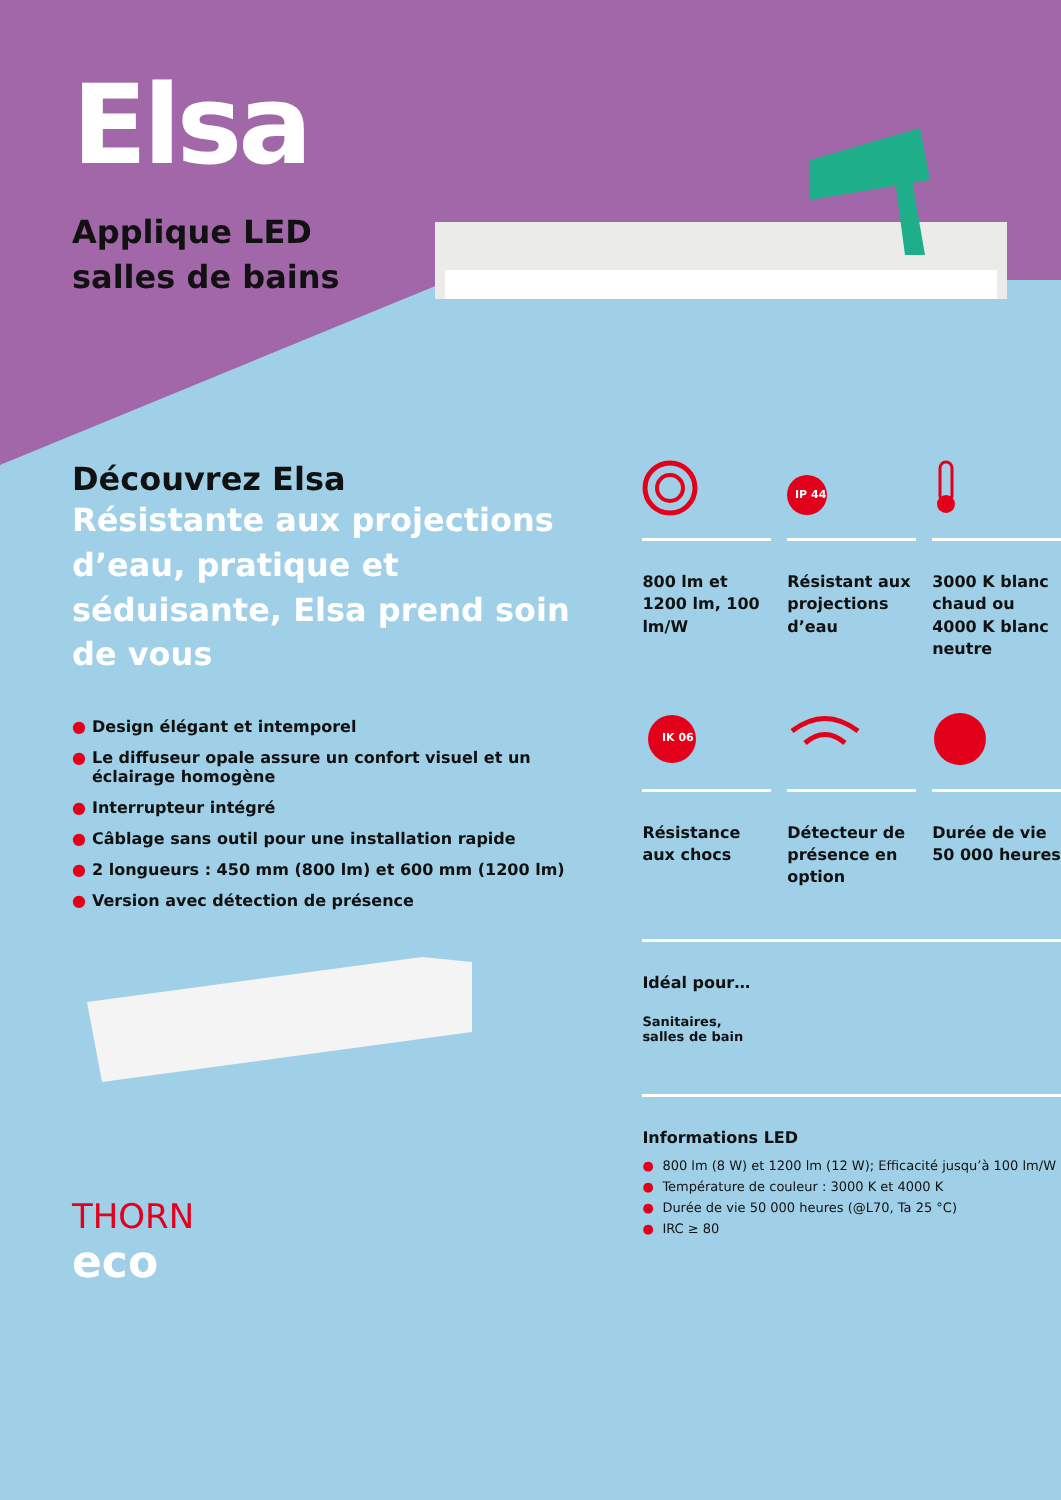Elsa
Applique LED
salles de bains
Découvrez Elsa
Résistante aux projections d’eau, pratique et séduisante, Elsa prend soin de vous
● Design élégant et intemporel
● Le diffuseur opale assure un confort visuel et un éclairage homogène
● Interrupteur intégré
● Câblage sans outil pour une installation rapide
● 2 longueurs : 450 mm (800 lm) et 600 mm (1200 lm)
● Version avec détection de présence
THORN
eco
800 lm et 1200 lm, 100 lm/W
IP 44
Résistant aux projections d’eau
3000 K blanc chaud ou 4000 K blanc neutre
IK 06
Résistance aux chocs
Détecteur de présence en option
Durée de vie 50 000 heures
Idéal pour…
Sanitaires,
salles de bain
Informations LED
● 800 lm (8 W) et 1200 lm (12 W); Efficacité jusqu’à 100 lm/W
● Température de couleur : 3000 K et 4000 K
● Durée de vie 50 000 heures (@L70, Ta 25 °C)
● IRC ≥ 80